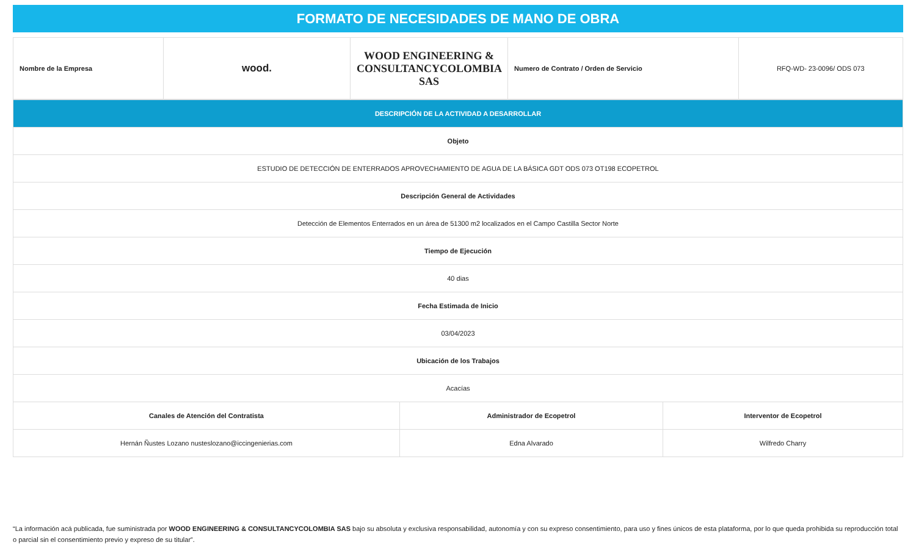FORMATO DE NECESIDADES DE MANO DE OBRA
| Nombre de la Empresa | wood. | WOOD ENGINEERING & CONSULTANCYCOLOMBIA SAS | Numero de Contrato / Orden de Servicio | RFQ-WD- 23-0096/ ODS 073 |
| DESCRIPCIÓN DE LA ACTIVIDAD A DESARROLLAR | | |
| Objeto | | |
| ESTUDIO DE DETECCIÓN DE ENTERRADOS APROVECHAMIENTO DE AGUA DE LA BÁSICA GDT ODS 073 OT198 ECOPETROL | | |
| Descripción General de Actividades | | |
| Detección de Elementos Enterrados en un área de 51300 m2 localizados en el Campo Castilla Sector Norte | | |
| Tiempo de Ejecución | | |
| 40 dias | | |
| Fecha Estimada de Inicio | | |
| 03/04/2023 | | |
| Ubicación de los Trabajos | | |
| Acacías | | |
| Canales de Atención del Contratista | Administrador de Ecopetrol | Interventor de Ecopetrol |
| Hernán Ñustes Lozano nusteslozano@iccingenierias.com | Edna Alvarado | Wilfredo Charry |
“La información acá publicada, fue suministrada por WOOD ENGINEERING & CONSULTANCYCOLOMBIA SAS bajo su absoluta y exclusiva responsabilidad, autonomía y con su expreso consentimiento, para uso y fines únicos de esta plataforma, por lo que queda prohibida su reproducción total o parcial sin el consentimiento previo y expreso de su titular”.